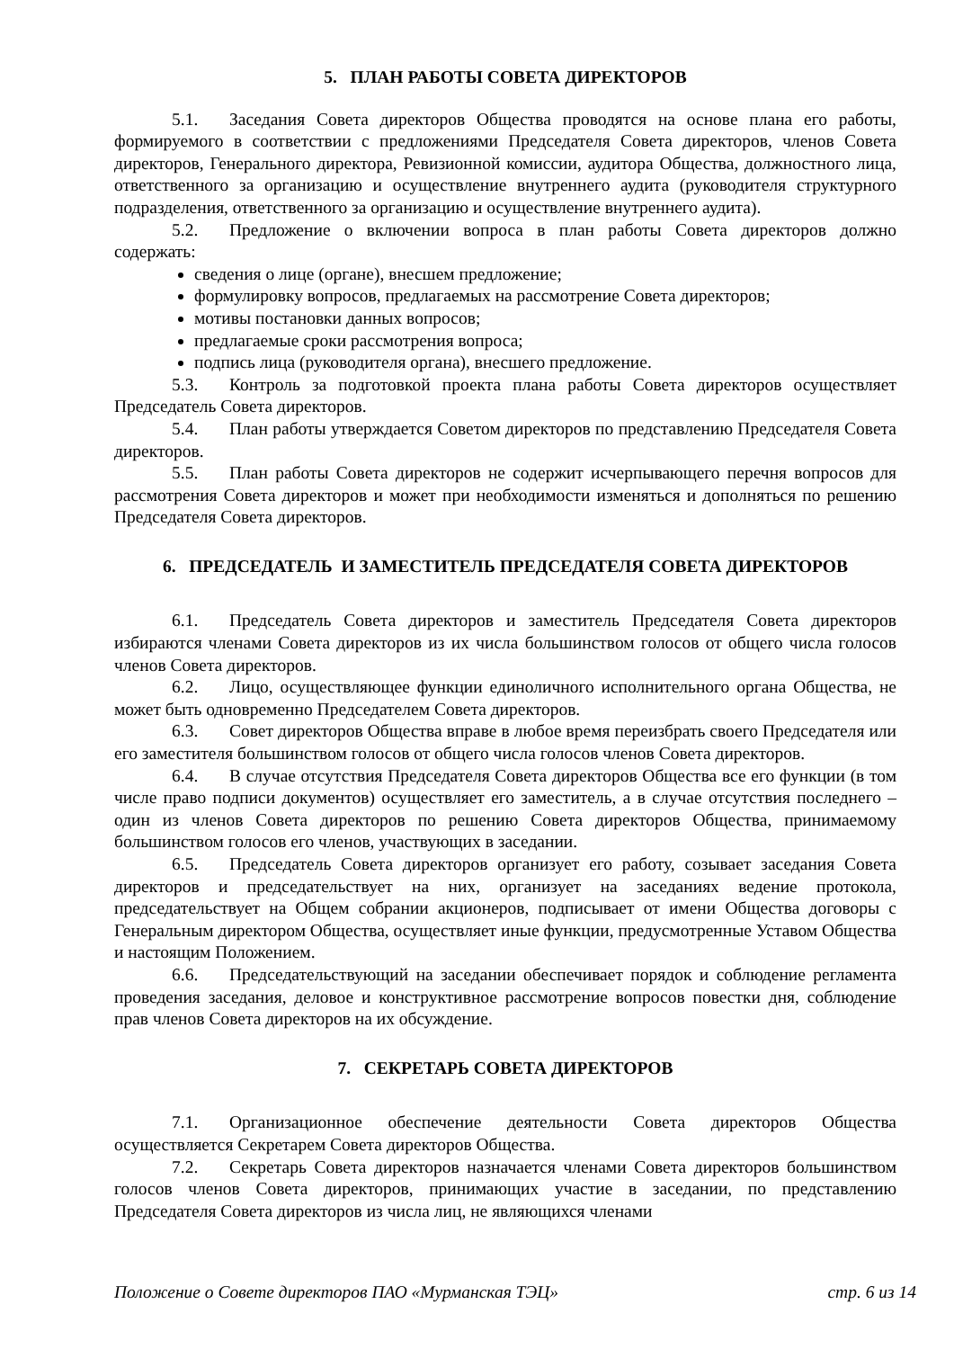5. ПЛАН РАБОТЫ СОВЕТА ДИРЕКТОРОВ
5.1. Заседания Совета директоров Общества проводятся на основе плана его работы, формируемого в соответствии с предложениями Председателя Совета директоров, членов Совета директоров, Генерального директора, Ревизионной комиссии, аудитора Общества, должностного лица, ответственного за организацию и осуществление внутреннего аудита (руководителя структурного подразделения, ответственного за организацию и осуществление внутреннего аудита).
5.2. Предложение о включении вопроса в план работы Совета директоров должно содержать:
сведения о лице (органе), внесшем предложение;
формулировку вопросов, предлагаемых на рассмотрение Совета директоров;
мотивы постановки данных вопросов;
предлагаемые сроки рассмотрения вопроса;
подпись лица (руководителя органа), внесшего предложение.
5.3. Контроль за подготовкой проекта плана работы Совета директоров осуществляет Председатель Совета директоров.
5.4. План работы утверждается Советом директоров по представлению Председателя Совета директоров.
5.5. План работы Совета директоров не содержит исчерпывающего перечня вопросов для рассмотрения Совета директоров и может при необходимости изменяться и дополняться по решению Председателя Совета директоров.
6. ПРЕДСЕДАТЕЛЬ И ЗАМЕСТИТЕЛЬ ПРЕДСЕДАТЕЛЯ СОВЕТА ДИРЕКТОРОВ
6.1. Председатель Совета директоров и заместитель Председателя Совета директоров избираются членами Совета директоров из их числа большинством голосов от общего числа голосов членов Совета директоров.
6.2. Лицо, осуществляющее функции единоличного исполнительного органа Общества, не может быть одновременно Председателем Совета директоров.
6.3. Совет директоров Общества вправе в любое время переизбрать своего Председателя или его заместителя большинством голосов от общего числа голосов членов Совета директоров.
6.4. В случае отсутствия Председателя Совета директоров Общества все его функции (в том числе право подписи документов) осуществляет его заместитель, а в случае отсутствия последнего – один из членов Совета директоров по решению Совета директоров Общества, принимаемому большинством голосов его членов, участвующих в заседании.
6.5. Председатель Совета директоров организует его работу, созывает заседания Совета директоров и председательствует на них, организует на заседаниях ведение протокола, председательствует на Общем собрании акционеров, подписывает от имени Общества договоры с Генеральным директором Общества, осуществляет иные функции, предусмотренные Уставом Общества и настоящим Положением.
6.6. Председательствующий на заседании обеспечивает порядок и соблюдение регламента проведения заседания, деловое и конструктивное рассмотрение вопросов повестки дня, соблюдение прав членов Совета директоров на их обсуждение.
7. СЕКРЕТАРЬ СОВЕТА ДИРЕКТОРОВ
7.1. Организационное обеспечение деятельности Совета директоров Общества осуществляется Секретарем Совета директоров Общества.
7.2. Секретарь Совета директоров назначается членами Совета директоров большинством голосов членов Совета директоров, принимающих участие в заседании, по представлению Председателя Совета директоров из числа лиц, не являющихся членами
Положение о Совете директоров ПАО «Мурманская ТЭЦ» стр. 6 из 14